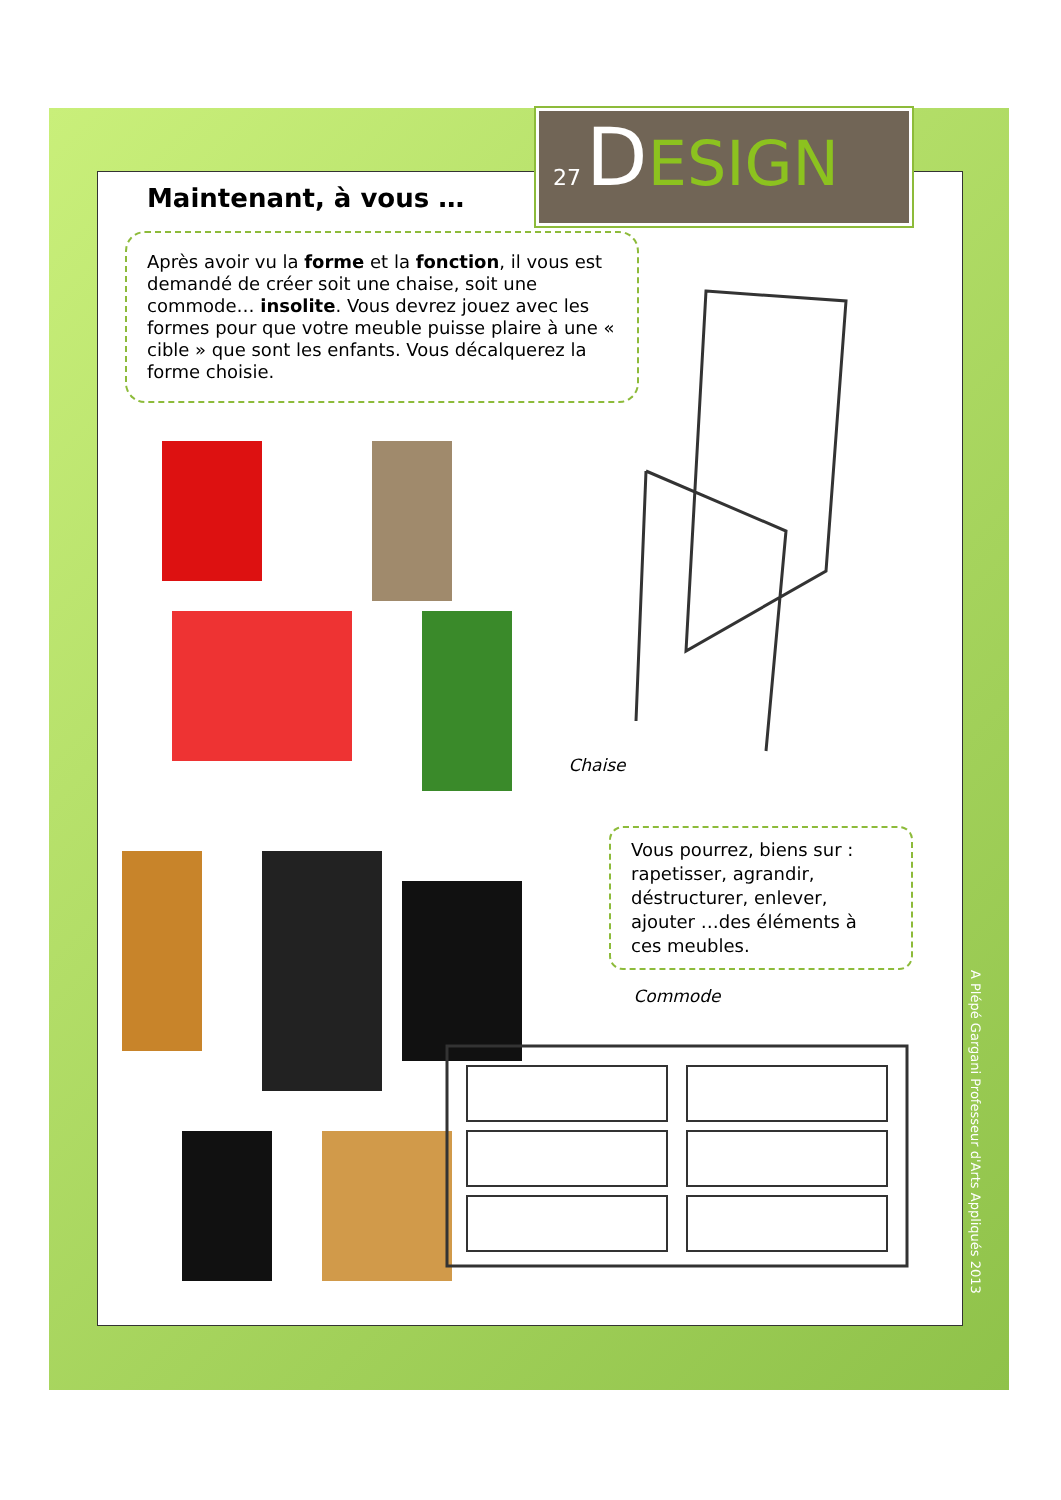27 DESIGN
Maintenant, à vous …
Après avoir vu la forme et la fonction, il vous est demandé de créer soit une chaise, soit une commode… insolite. Vous devrez jouez avec les formes pour que votre meuble puisse plaire à une « cible » que sont les enfants. Vous décalquerez la forme choisie.
Chaise
Vous pourrez, biens sur : rapetisser, agrandir, déstructurer, enlever, ajouter …des éléments à ces meubles.
Commode
A Plépé Gargani Professeur d'Arts Appliqués 2013